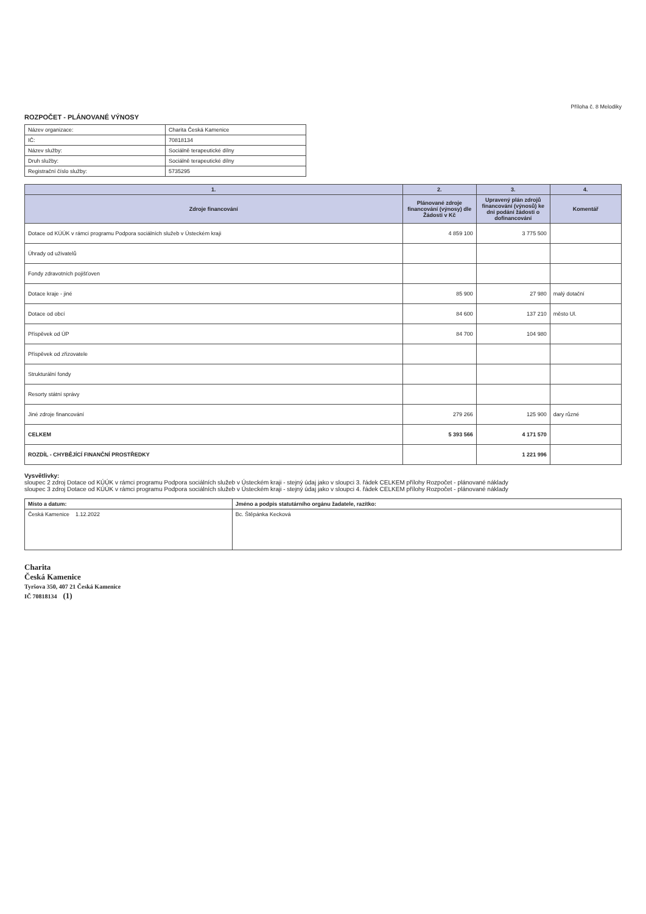Příloha č. 8 Melodiky
ROZPOČET - PLÁNOVANÉ VÝNOSY
| Název organizace: | Charita Česká Kamenice |
| IČ: | 70818134 |
| Název služby: | Sociálně terapeutické dílny |
| Druh služby: | Sociálně terapeutické dílny |
| Registrační číslo služby: | 5735295 |
| 1. | 2. | 3. | 4. |
| --- | --- | --- | --- |
| Zdroje financování | Plánované zdroje financování (výnosy) dle Žádosti v Kč | Upravený plán zdrojů financování (výnosů) ke dni podání žádosti o dofinancování | Komentář |
| Dotace od KÚÚK v rámci programu Podpora sociálních služeb v Ústeckém kraji | 4 859 100 | 3 775 500 | |
| Úhrady od uživatelů | | | |
| Fondy zdravotních pojišťoven | | | |
| Dotace kraje - jiné | 85 900 | 27 980 | malý dotační |
| Dotace od obcí | 84 600 | 137 210 | město Ul. |
| Příspěvek od ÚP | 84 700 | 104 980 | |
| Příspěvek od zřizovatele | | | |
| Strukturální fondy | | | |
| Resorty státní správy | | | |
| Jiné zdroje financování | 279 266 | 125 900 | dary různé |
| CELKEM | 5 393 566 | 4 171 570 | |
| ROZDÍL - CHYBĚJÍCÍ FINANČNÍ PROSTŘEDKY | | 1 221 996 | |
Vysvětlivky:
sloupec 2 zdroj Dotace od KÚÚK v rámci programu Podpora sociálních služeb v Ústeckém kraji - stejný údaj jako v sloupci 3. řádek CELKEM přílohy Rozpočet - plánované náklady
sloupec 3 zdroj Dotace od KÚÚK v rámci programu Podpora sociálních služeb v Ústeckém kraji - stejný údaj jako v sloupci 4. řádek CELKEM přílohy Rozpočet - plánované náklady
| Místo a datum: | Jméno a podpis statutárního orgánu žadatele, razítko: |
| --- | --- |
| Česká Kamenice 1.12.2022 | Bc. Štěpánka Kecková |
Charita
Česká Kamenice
Tyršova 350, 407 21 Česká Kamenice
IČ 70818134 (1)